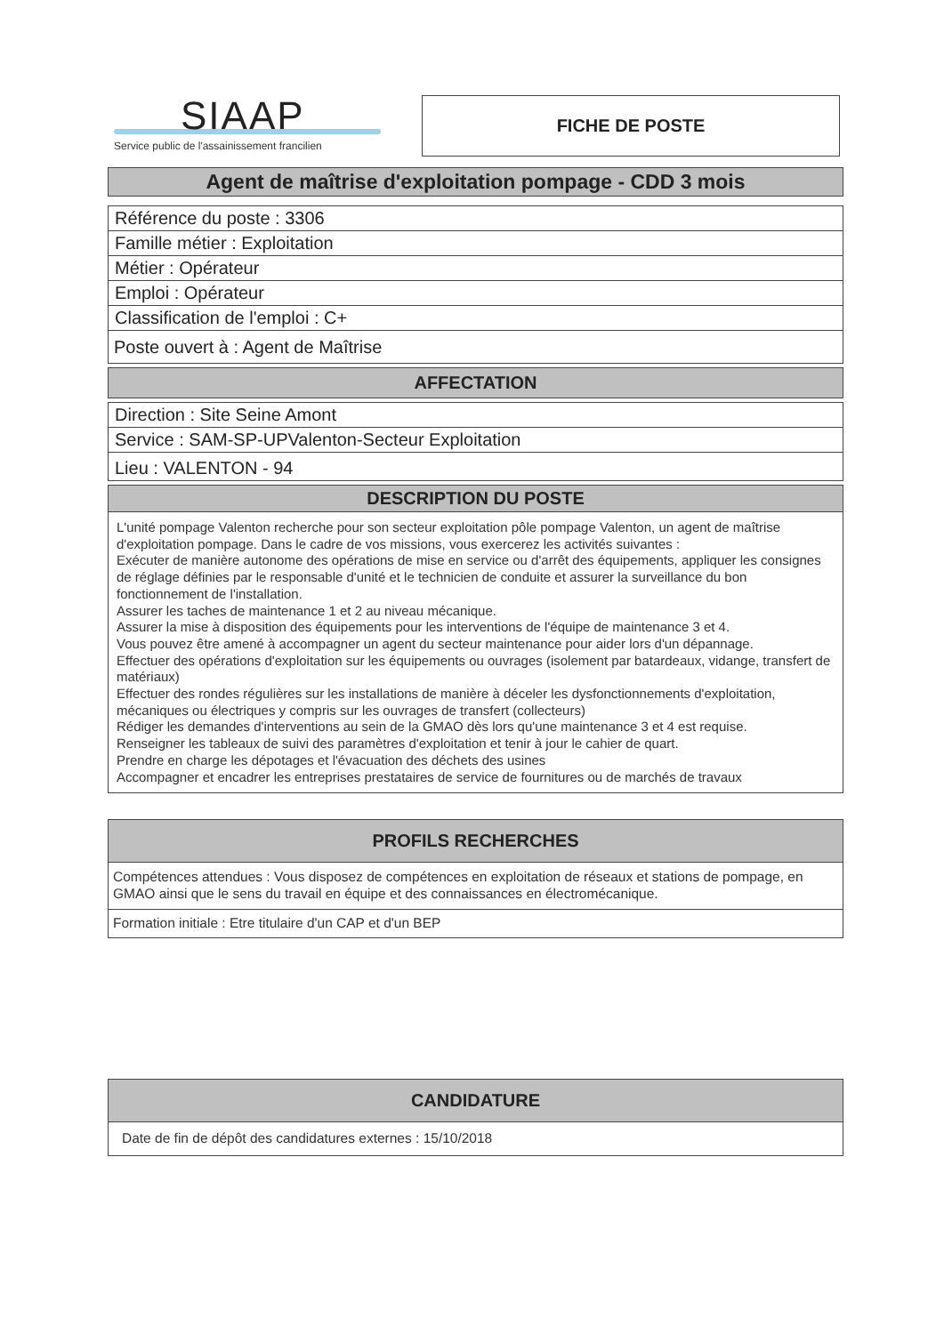SIAAP
Service public de l'assainissement francilien
FICHE DE POSTE
Agent de maîtrise d'exploitation pompage - CDD 3 mois
Référence du poste : 3306
Famille métier : Exploitation
Métier : Opérateur
Emploi : Opérateur
Classification de l'emploi : C+
Poste ouvert à : Agent de Maîtrise
AFFECTATION
Direction : Site Seine Amont
Service : SAM-SP-UPValenton-Secteur Exploitation
Lieu : VALENTON - 94
DESCRIPTION DU POSTE
L'unité pompage Valenton recherche pour son secteur exploitation pôle pompage Valenton, un agent de maîtrise d'exploitation pompage. Dans le cadre de vos missions, vous exercerez les activités suivantes :
Exécuter de manière autonome des opérations de mise en service ou d'arrêt des équipements, appliquer les consignes de réglage définies par le responsable d'unité et le technicien de conduite et assurer la surveillance du bon fonctionnement de l'installation.
Assurer les taches de maintenance 1 et 2 au niveau mécanique.
Assurer la mise à disposition des équipements pour les interventions de l'équipe de maintenance 3 et 4.
Vous pouvez être amené à accompagner un agent du secteur maintenance pour aider lors d'un dépannage.
Effectuer des opérations d'exploitation sur les équipements ou ouvrages (isolement par batardeaux, vidange, transfert de matériaux)
Effectuer des rondes régulières sur les installations de manière à déceler les dysfonctionnements d'exploitation, mécaniques ou électriques y compris sur les ouvrages de transfert (collecteurs)
Rédiger les demandes d'interventions au sein de la GMAO dès lors qu'une maintenance 3 et 4 est requise.
Renseigner les tableaux de suivi des paramètres d'exploitation et tenir à jour le cahier de quart.
Prendre en charge les dépotages et l'évacuation des déchets des usines
Accompagner et encadrer les entreprises prestataires de service de fournitures ou de marchés de travaux
PROFILS RECHERCHES
Compétences attendues : Vous disposez de compétences en exploitation de réseaux et stations de pompage, en GMAO ainsi que le sens du travail en équipe et des connaissances en électromécanique.
Formation initiale : Etre titulaire d'un CAP et d'un BEP
CANDIDATURE
Date de fin de dépôt des candidatures externes : 15/10/2018